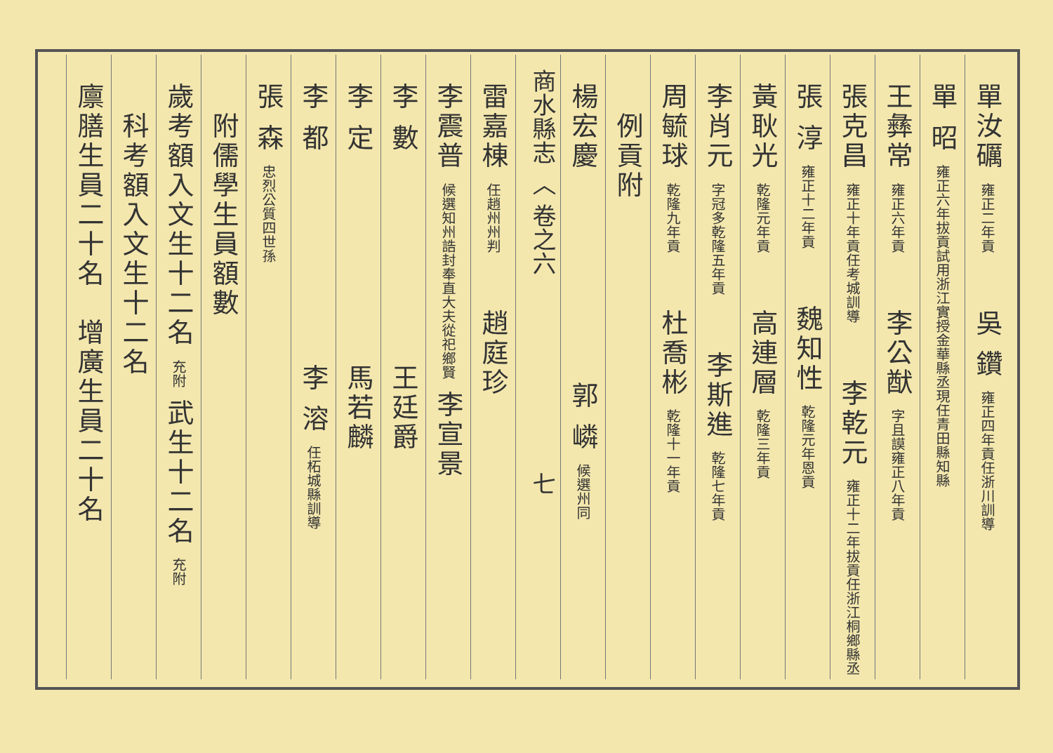單汝礪 雍正二年貢 吳 鑽 雍正四年貢任浙川訓導
單 昭 雍正六年拔貢試用浙江實授金華縣丞現任青田縣知縣
王彝常 雍正六年貢 李公猷 字且謨雍正八年貢
張克昌 雍正十年貢任考城訓導 李乾元 雍正十二年拔貢任浙江桐鄉縣丞
張 淳 雍正十二年貢 魏知性 乾隆元年恩貢
黃耿光 乾隆元年貢 高連層 乾隆三年貢
李肖元 字冠多乾隆五年貢 李斯進 乾隆七年貢
周毓球 乾隆九年貢 杜喬彬 乾隆十一年貢
　例貢附
楊宏慶 郭 嶙 候選州同
商水縣志 ︿ 卷之六 七
雷嘉棟 任趙州州判 趙庭珍
李震普 候選知州誥封奉直大夫從祀鄉賢 李宣景
李 數 王廷爵
李 定 馬若麟
李 都 李 溶 任柘城縣訓導
張 森 忠烈公質四世孫
　附儒學生員額數
歲考額入文生十二名 充附 武生十二名 充附
　科考額入文生十二名
廪膳生員二十名　增廣生員二十名